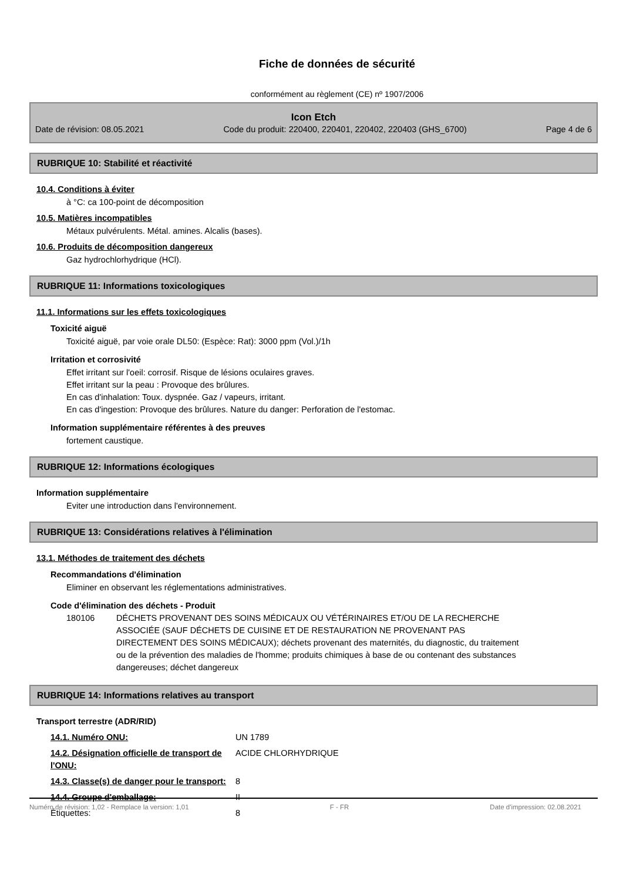Fiche de données de sécurité
conformément au règlement (CE) nº 1907/2006
Icon Etch
Date de révision: 08.05.2021 Code du produit: 220400, 220401, 220402, 220403 (GHS_6700) Page 4 de 6
RUBRIQUE 10: Stabilité et réactivité
10.4. Conditions à éviter
à °C: ca 100-point de décomposition
10.5. Matières incompatibles
Métaux pulvérulents. Métal. amines. Alcalis (bases).
10.6. Produits de décomposition dangereux
Gaz hydrochlorhydrique (HCl).
RUBRIQUE 11: Informations toxicologiques
11.1. Informations sur les effets toxicologiques
Toxicité aiguë
Toxicité aiguë, par voie orale DL50: (Espèce: Rat): 3000 ppm (Vol.)/1h
Irritation et corrosivité
Effet irritant sur l'oeil: corrosif. Risque de lésions oculaires graves.
Effet irritant sur la peau : Provoque des brûlures.
En cas d'inhalation: Toux. dyspnée. Gaz / vapeurs, irritant.
En cas d'ingestion: Provoque des brûlures. Nature du danger: Perforation de l'estomac.
Information supplémentaire référentes à des preuves
fortement caustique.
RUBRIQUE 12: Informations écologiques
Information supplémentaire
Eviter une introduction dans l'environnement.
RUBRIQUE 13: Considérations relatives à l'élimination
13.1. Méthodes de traitement des déchets
Recommandations d'élimination
Eliminer en observant les réglementations administratives.
Code d'élimination des déchets - Produit
| 180106 | DÉCHETS PROVENANT DES SOINS MÉDICAUX OU VÉTÉRINAIRES ET/OU DE LA RECHERCHE ASSOCIÉE (SAUF DÉCHETS DE CUISINE ET DE RESTAURATION NE PROVENANT PAS DIRECTEMENT DES SOINS MÉDICAUX); déchets provenant des maternités, du diagnostic, du traitement ou de la prévention des maladies de l'homme; produits chimiques à base de ou contenant des substances dangereuses; déchet dangereux |
RUBRIQUE 14: Informations relatives au transport
Transport terrestre (ADR/RID)
| 14.1. Numéro ONU: | UN 1789 |
| 14.2. Désignation officielle de transport de l'ONU: | ACIDE CHLORHYDRIQUE |
| 14.3. Classe(s) de danger pour le transport: | 8 |
| 14.4. Groupe d'emballage: | II |
| Étiquettes: | 8 |
Numéro de révision: 1,02 - Remplace la version: 1,01 F - FR Date d'impression: 02.08.2021